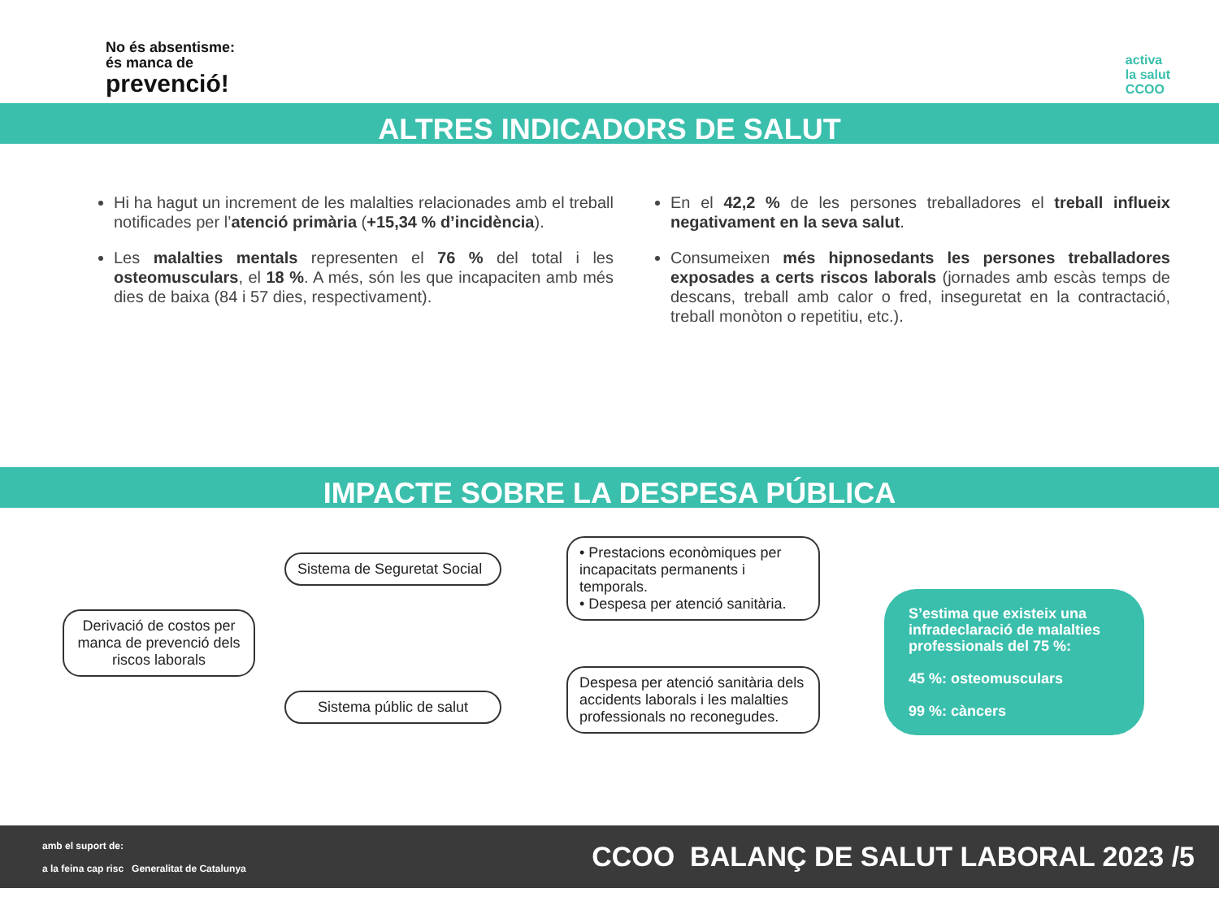No és absentisme:
és manca de
prevenció!
activa
la salut
CCOO
ALTRES INDICADORS DE SALUT
Hi ha hagut un increment de les malalties relacionades amb el treball notificades per l’atenció primària (+15,34 % d’incidència).
Les malalties mentals representen el 76 % del total i les osteomusculars, el 18 %. A més, són les que incapaciten amb més dies de baixa (84 i 57 dies, respectivament).
En el 42,2 % de les persones treballadores el treball influeix negativament en la seva salut.
Consumeixen més hipnosedants les persones treballadores exposades a certs riscos laborals (jornades amb escàs temps de descans, treball amb calor o fred, inseguretat en la contractació, treball monòton o repetitiu, etc.).
IMPACTE SOBRE LA DESPESA PÚBLICA
Derivació de costos per manca de prevenció dels riscos laborals
Sistema de Seguretat Social
Sistema públic de salut
• Prestacions econòmiques per incapacitats permanents i temporals.
• Despesa per atenció sanitària.
Despesa per atenció sanitària dels accidents laborals i les malalties professionals no reconegudes.
S’estima que existeix una infradeclaració de malalties professionals del 75 %:
45 %: osteomusculars
99 %: càncers
amb el suport de:
a la feina cap risc Generalitat de Catalunya
CCOO BALANÇ DE SALUT LABORAL 2023 /5